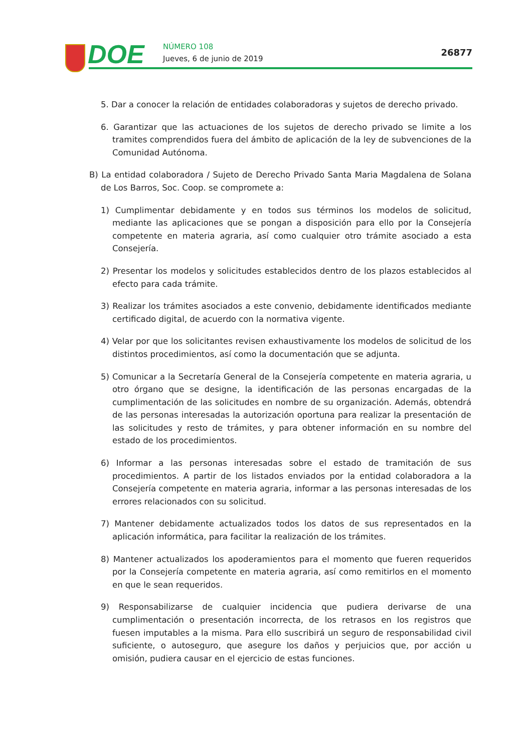DOE NÚMERO 108
Jueves, 6 de junio de 2019
26877
5. Dar a conocer la relación de entidades colaboradoras y sujetos de derecho privado.
6. Garantizar que las actuaciones de los sujetos de derecho privado se limite a los tramites comprendidos fuera del ámbito de aplicación de la ley de subvenciones de la Comunidad Autónoma.
B) La entidad colaboradora / Sujeto de Derecho Privado Santa Maria Magdalena de Solana de Los Barros, Soc. Coop. se compromete a:
1) Cumplimentar debidamente y en todos sus términos los modelos de solicitud, mediante las aplicaciones que se pongan a disposición para ello por la Consejería competente en materia agraria, así como cualquier otro trámite asociado a esta Consejería.
2) Presentar los modelos y solicitudes establecidos dentro de los plazos establecidos al efecto para cada trámite.
3) Realizar los trámites asociados a este convenio, debidamente identificados mediante certificado digital, de acuerdo con la normativa vigente.
4) Velar por que los solicitantes revisen exhaustivamente los modelos de solicitud de los distintos procedimientos, así como la documentación que se adjunta.
5) Comunicar a la Secretaría General de la Consejería competente en materia agraria, u otro órgano que se designe, la identificación de las personas encargadas de la cumplimentación de las solicitudes en nombre de su organización. Además, obtendrá de las personas interesadas la autorización oportuna para realizar la presentación de las solicitudes y resto de trámites, y para obtener información en su nombre del estado de los procedimientos.
6) Informar a las personas interesadas sobre el estado de tramitación de sus procedimientos. A partir de los listados enviados por la entidad colaboradora a la Consejería competente en materia agraria, informar a las personas interesadas de los errores relacionados con su solicitud.
7) Mantener debidamente actualizados todos los datos de sus representados en la aplicación informática, para facilitar la realización de los trámites.
8) Mantener actualizados los apoderamientos para el momento que fueren requeridos por la Consejería competente en materia agraria, así como remitirlos en el momento en que le sean requeridos.
9) Responsabilizarse de cualquier incidencia que pudiera derivarse de una cumplimentación o presentación incorrecta, de los retrasos en los registros que fuesen imputables a la misma. Para ello suscribirá un seguro de responsabilidad civil suficiente, o autoseguro, que asegure los daños y perjuicios que, por acción u omisión, pudiera causar en el ejercicio de estas funciones.